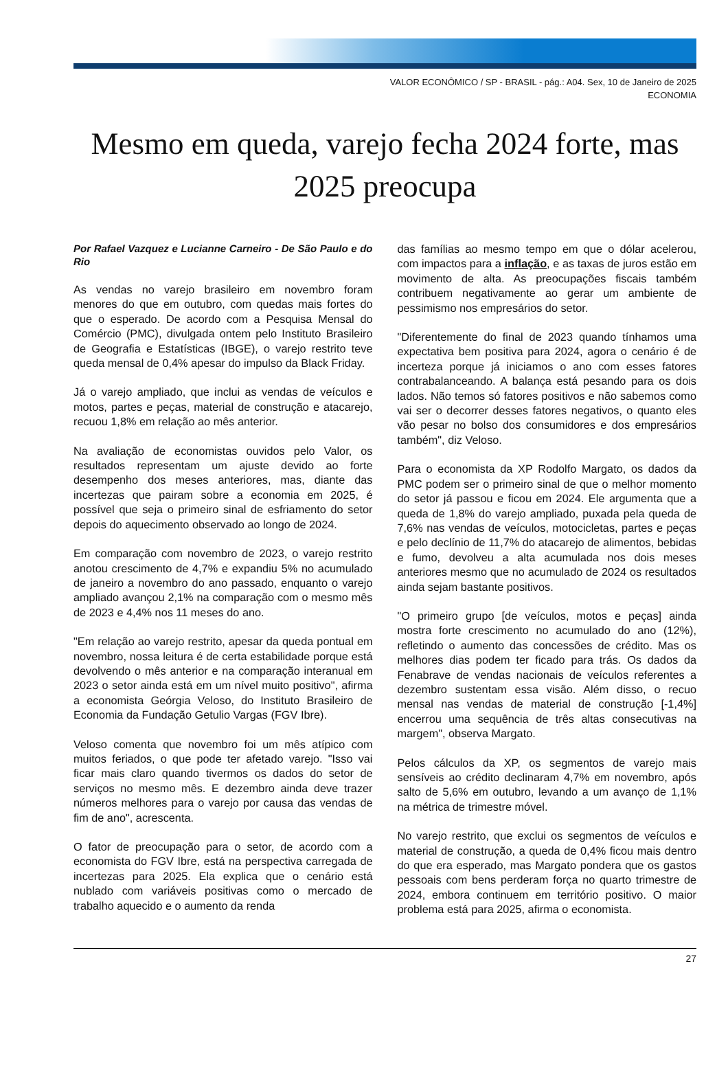VALOR ECONÔMICO / SP - BRASIL - pág.: A04. Sex, 10 de Janeiro de 2025
ECONOMIA
Mesmo em queda, varejo fecha 2024 forte, mas 2025 preocupa
Por Rafael Vazquez e Lucianne Carneiro - De São Paulo e do Rio
As vendas no varejo brasileiro em novembro foram menores do que em outubro, com quedas mais fortes do que o esperado. De acordo com a Pesquisa Mensal do Comércio (PMC), divulgada ontem pelo Instituto Brasileiro de Geografia e Estatísticas (IBGE), o varejo restrito teve queda mensal de 0,4% apesar do impulso da Black Friday.
Já o varejo ampliado, que inclui as vendas de veículos e motos, partes e peças, material de construção e atacarejo, recuou 1,8% em relação ao mês anterior.
Na avaliação de economistas ouvidos pelo Valor, os resultados representam um ajuste devido ao forte desempenho dos meses anteriores, mas, diante das incertezas que pairam sobre a economia em 2025, é possível que seja o primeiro sinal de esfriamento do setor depois do aquecimento observado ao longo de 2024.
Em comparação com novembro de 2023, o varejo restrito anotou crescimento de 4,7% e expandiu 5% no acumulado de janeiro a novembro do ano passado, enquanto o varejo ampliado avançou 2,1% na comparação com o mesmo mês de 2023 e 4,4% nos 11 meses do ano.
"Em relação ao varejo restrito, apesar da queda pontual em novembro, nossa leitura é de certa estabilidade porque está devolvendo o mês anterior e na comparação interanual em 2023 o setor ainda está em um nível muito positivo", afirma a economista Geórgia Veloso, do Instituto Brasileiro de Economia da Fundação Getulio Vargas (FGV Ibre).
Veloso comenta que novembro foi um mês atípico com muitos feriados, o que pode ter afetado varejo. "Isso vai ficar mais claro quando tivermos os dados do setor de serviços no mesmo mês. E dezembro ainda deve trazer números melhores para o varejo por causa das vendas de fim de ano", acrescenta.
O fator de preocupação para o setor, de acordo com a economista do FGV Ibre, está na perspectiva carregada de incertezas para 2025. Ela explica que o cenário está nublado com variáveis positivas como o mercado de trabalho aquecido e o aumento da renda
das famílias ao mesmo tempo em que o dólar acelerou, com impactos para a inflação, e as taxas de juros estão em movimento de alta. As preocupações fiscais também contribuem negativamente ao gerar um ambiente de pessimismo nos empresários do setor.
"Diferentemente do final de 2023 quando tínhamos uma expectativa bem positiva para 2024, agora o cenário é de incerteza porque já iniciamos o ano com esses fatores contrabalanceando. A balança está pesando para os dois lados. Não temos só fatores positivos e não sabemos como vai ser o decorrer desses fatores negativos, o quanto eles vão pesar no bolso dos consumidores e dos empresários também", diz Veloso.
Para o economista da XP Rodolfo Margato, os dados da PMC podem ser o primeiro sinal de que o melhor momento do setor já passou e ficou em 2024. Ele argumenta que a queda de 1,8% do varejo ampliado, puxada pela queda de 7,6% nas vendas de veículos, motocicletas, partes e peças e pelo declínio de 11,7% do atacarejo de alimentos, bebidas e fumo, devolveu a alta acumulada nos dois meses anteriores mesmo que no acumulado de 2024 os resultados ainda sejam bastante positivos.
"O primeiro grupo [de veículos, motos e peças] ainda mostra forte crescimento no acumulado do ano (12%), refletindo o aumento das concessões de crédito. Mas os melhores dias podem ter ficado para trás. Os dados da Fenabrave de vendas nacionais de veículos referentes a dezembro sustentam essa visão. Além disso, o recuo mensal nas vendas de material de construção [-1,4%] encerrou uma sequência de três altas consecutivas na margem", observa Margato.
Pelos cálculos da XP, os segmentos de varejo mais sensíveis ao crédito declinaram 4,7% em novembro, após salto de 5,6% em outubro, levando a um avanço de 1,1% na métrica de trimestre móvel.
No varejo restrito, que exclui os segmentos de veículos e material de construção, a queda de 0,4% ficou mais dentro do que era esperado, mas Margato pondera que os gastos pessoais com bens perderam força no quarto trimestre de 2024, embora continuem em território positivo. O maior problema está para 2025, afirma o economista.
27